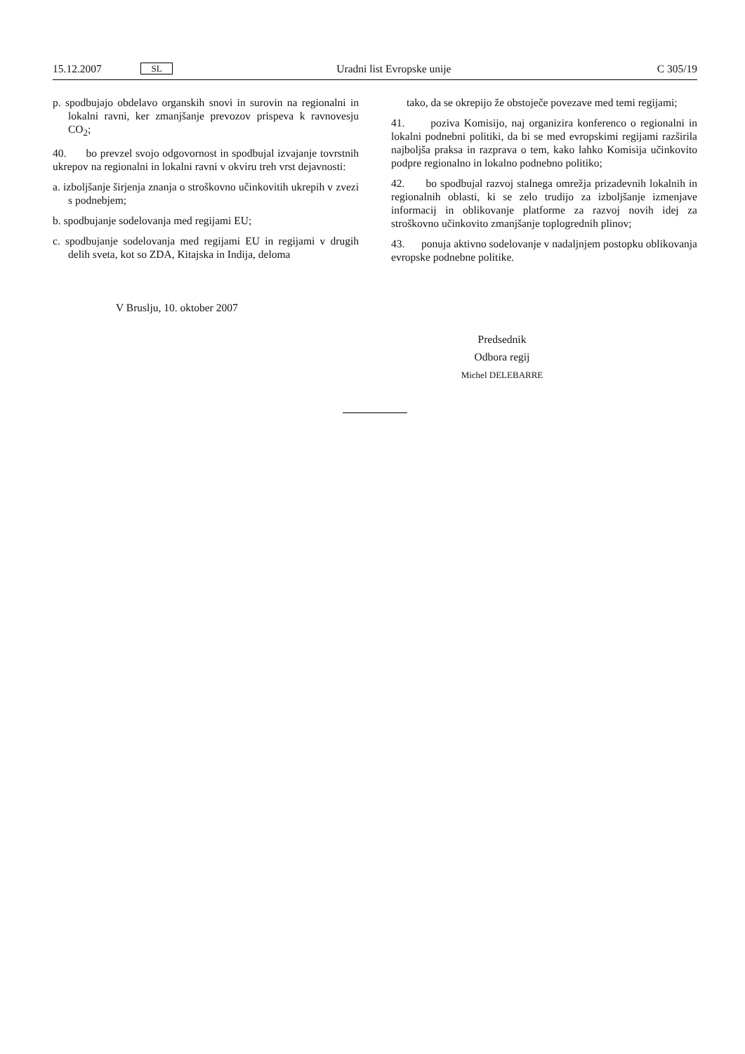15.12.2007 SL Uradni list Evropske unije C 305/19
p. spodbujajo obdelavo organskih snovi in surovin na regionalni in lokalni ravni, ker zmanjšanje prevozov prispeva k ravnovesju CO<sub>2</sub>;
40. bo prevzel svojo odgovornost in spodbujal izvajanje tovrstnih ukrepov na regionalni in lokalni ravni v okviru treh vrst dejavnosti:
a. izboljšanje širjenja znanja o stroškovno učinkovitih ukrepih v zvezi s podnebjem;
b. spodbujanje sodelovanja med regijami EU;
c. spodbujanje sodelovanja med regijami EU in regijami v drugih delih sveta, kot so ZDA, Kitajska in Indija, deloma
tako, da se okrepijo že obstoječe povezave med temi regijami;
41. poziva Komisijo, naj organizira konferenco o regionalni in lokalni podnebni politiki, da bi se med evropskimi regijami razširila najboljša praksa in razprava o tem, kako lahko Komisija učinkovito podpre regionalno in lokalno podnebno politiko;
42. bo spodbujal razvoj stalnega omrežja prizadevnih lokalnih in regionalnih oblasti, ki se zelo trudijo za izboljšanje izmenjave informacij in oblikovanje platforme za razvoj novih idej za stroškovno učinkovito zmanjšanje toplogrednih plinov;
43. ponuja aktivno sodelovanje v nadaljnjem postopku oblikovanja evropske podnebne politike.
V Bruslju, 10. oktober 2007
Predsednik
Odbora regij
Michel DELEBARRE